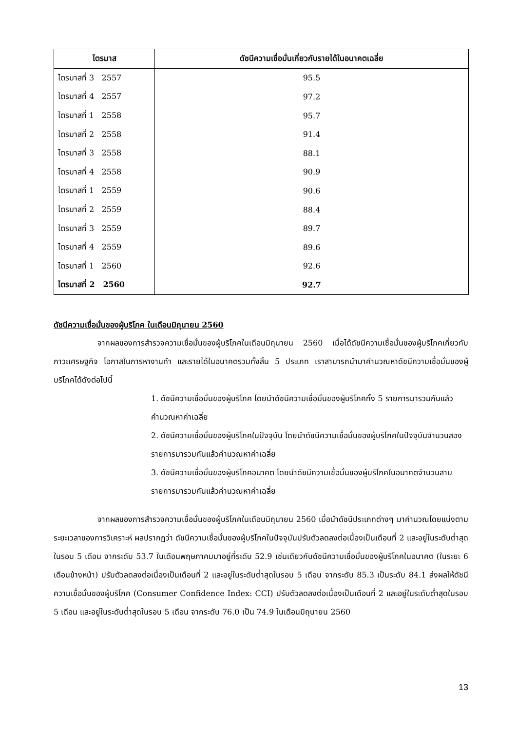| ไตรมาส | ดัชนีความเชื่อมั่นเกี่ยวกับรายได้ในอนาคตเฉลี่ย |
| --- | --- |
| ไตรมาสที่ 3 2557 | 95.5 |
| ไตรมาสที่ 4 2557 | 97.2 |
| ไตรมาสที่ 1 2558 | 95.7 |
| ไตรมาสที่ 2 2558 | 91.4 |
| ไตรมาสที่ 3 2558 | 88.1 |
| ไตรมาสที่ 4 2558 | 90.9 |
| ไตรมาสที่ 1 2559 | 90.6 |
| ไตรมาสที่ 2 2559 | 88.4 |
| ไตรมาสที่ 3 2559 | 89.7 |
| ไตรมาสที่ 4 2559 | 89.6 |
| ไตรมาสที่ 1 2560 | 92.6 |
| ไตรมาสที่ 2 2560 | 92.7 |
ดัชนีความเชื่อมั่นของผู้บริโภค ในเดือนมิถุนายน 2560
จากผลของการสำรวจความเชื่อมั่นของผู้บริโภคในเดือนมิถุนายน 2560 เมื่อได้ดัชนีความเชื่อมั่นของผู้บริโภคเกี่ยวกับภาวะเศรษฐกิจ โอกาสในการหางานทำ และรายได้ในอนาคตรวมทั้งสิ้น 5 ประเภท เราสามารถนำมาคำนวณหาดัชนีความเชื่อมั่นของผู้บริโภคได้ดังต่อไปนี้
1. ดัชนีความเชื่อมั่นของผู้บริโภค โดยนำดัชนีความเชื่อมั่นของผู้บริโภคทั้ง 5 รายการมารวมกันแล้วคำนวณหาค่าเฉลี่ย
2. ดัชนีความเชื่อมั่นของผู้บริโภคในปัจจุบัน โดยนำดัชนีความเชื่อมั่นของผู้บริโภคในปัจจุบันจำนวนสองรายการมารวมกันแล้วคำนวณหาค่าเฉลี่ย
3. ดัชนีความเชื่อมั่นของผู้บริโภคอนาคต โดยนำดัชนีความเชื่อมั่นของผู้บริโภคในอนาคตจำนวนสามรายการมารวมกันแล้วคำนวณหาค่าเฉลี่ย
จากผลของการสำรวจความเชื่อมั่นของผู้บริโภคในเดือนมิถุนายน 2560 เมื่อนำดัชนีประเภทต่างๆ มาคำนวณโดยแบ่งตามระยะเวลาของการวิเคราะห์ ผลปรากฏว่า ดัชนีความเชื่อมั่นของผู้บริโภคในปัจจุบันปรับตัวลดลงต่อเนื่องเป็นเดือนที่ 2 และอยู่ในระดับต่ำสุดในรอบ 5 เดือน จากระดับ 53.7 ในเดือนพฤษภาคมมาอยู่ที่ระดับ 52.9 เช่นเดียวกับดัชนีความเชื่อมั่นของผู้บริโภคในอนาคต (ในระยะ 6 เดือนข้างหน้า) ปรับตัวลดลงต่อเนื่องเป็นเดือนที่ 2 และอยู่ในระดับต่ำสุดในรอบ 5 เดือน จากระดับ 85.3 เป็นระดับ 84.1 ส่งผลให้ดัชนีความเชื่อมั่นของผู้บริโภค (Consumer Confidence Index: CCI) ปรับตัวลดลงต่อเนื่องเป็นเดือนที่ 2 และอยู่ในระดับต่ำสุดในรอบ 5 เดือน และอยู่ในระดับต่ำสุดในรอบ 5 เดือน จากระดับ 76.0 เป็น 74.9 ในเดือนมิถุนายน 2560
13